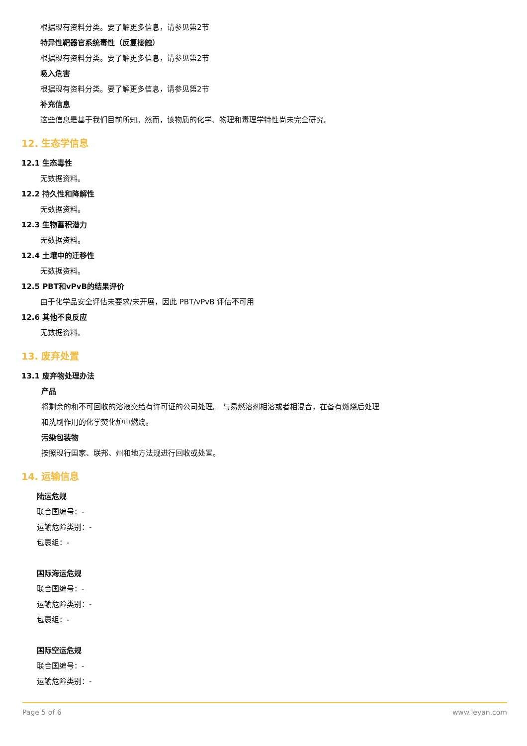根据现有资料分类。要了解更多信息，请参见第2节
特异性靶器官系统毒性（反复接触）
根据现有资料分类。要了解更多信息，请参见第2节
吸入危害
根据现有资料分类。要了解更多信息，请参见第2节
补充信息
这些信息是基于我们目前所知。然而，该物质的化学、物理和毒理学特性尚未完全研究。
12. 生态学信息
12.1 生态毒性
无数据资料。
12.2 持久性和降解性
无数据资料。
12.3 生物蓄积潜力
无数据资料。
12.4 土壤中的迁移性
无数据资料。
12.5 PBT和vPvB的结果评价
由于化学品安全评估未要求/未开展，因此 PBT/vPvB 评估不可用
12.6 其他不良反应
无数据资料。
13. 废弃处置
13.1 废弃物处理办法
产品
将剩余的和不可回收的溶液交给有许可证的公司处理。 与易燃溶剂相溶或者相混合，在备有燃烧后处理
和洗刷作用的化学焚化炉中燃烧。
污染包装物
按照现行国家、联邦、州和地方法规进行回收或处置。
14. 运输信息
陆运危规
联合国编号：-
运输危险类别：-
包裹组：-
国际海运危规
联合国编号：-
运输危险类别：-
包裹组：-
国际空运危规
联合国编号：-
运输危险类别：-
Page 5 of 6 www.leyan.com